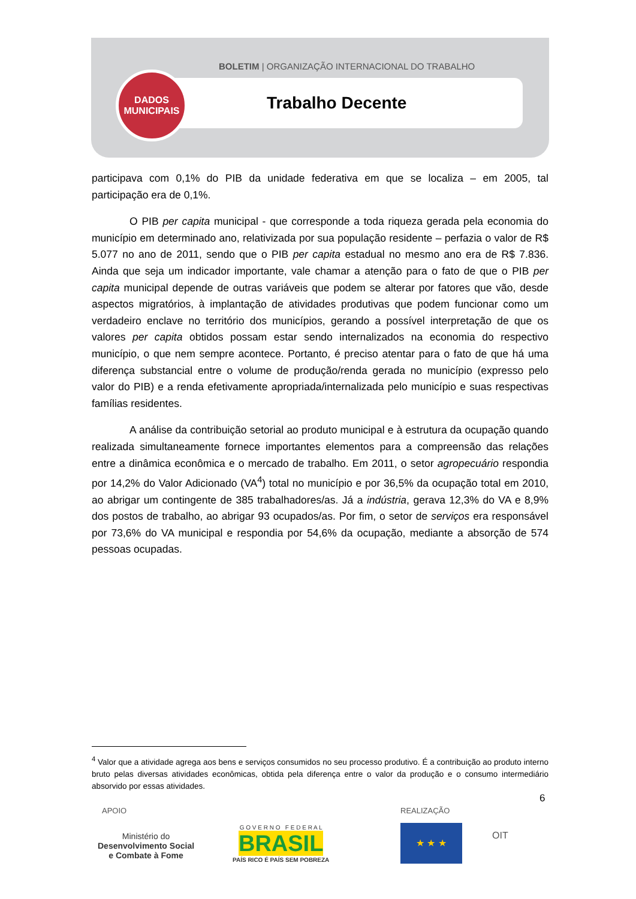BOLETIM | ORGANIZAÇÃO INTERNACIONAL DO TRABALHO
DADOS
MUNICIPAIS
Trabalho Decente
participava com 0,1% do PIB da unidade federativa em que se localiza – em 2005, tal participação era de 0,1%.
O PIB per capita municipal - que corresponde a toda riqueza gerada pela economia do município em determinado ano, relativizada por sua população residente – perfazia o valor de R$ 5.077 no ano de 2011, sendo que o PIB per capita estadual no mesmo ano era de R$ 7.836. Ainda que seja um indicador importante, vale chamar a atenção para o fato de que o PIB per capita municipal depende de outras variáveis que podem se alterar por fatores que vão, desde aspectos migratórios, à implantação de atividades produtivas que podem funcionar como um verdadeiro enclave no território dos municípios, gerando a possível interpretação de que os valores per capita obtidos possam estar sendo internalizados na economia do respectivo município, o que nem sempre acontece. Portanto, é preciso atentar para o fato de que há uma diferença substancial entre o volume de produção/renda gerada no município (expresso pelo valor do PIB) e a renda efetivamente apropriada/internalizada pelo município e suas respectivas famílias residentes.
A análise da contribuição setorial ao produto municipal e à estrutura da ocupação quando realizada simultaneamente fornece importantes elementos para a compreensão das relações entre a dinâmica econômica e o mercado de trabalho. Em 2011, o setor agropecuário respondia por 14,2% do Valor Adicionado (VA<sup>4</sup>) total no município e por 36,5% da ocupação total em 2010, ao abrigar um contingente de 385 trabalhadores/as. Já a indústria, gerava 12,3% do VA e 8,9% dos postos de trabalho, ao abrigar 93 ocupados/as. Por fim, o setor de serviços era responsável por 73,6% do VA municipal e respondia por 54,6% da ocupação, mediante a absorção de 574 pessoas ocupadas.
<sup>4</sup> Valor que a atividade agrega aos bens e serviços consumidos no seu processo produtivo. É a contribuição ao produto interno bruto pelas diversas atividades econômicas, obtida pela diferença entre o valor da produção e o consumo intermediário absorvido por essas atividades.
6
APOIO REALIZAÇÃO
Ministério do
Desenvolvimento Social
e Combate à Fome
G O V E R N O F E D E R A L
BRASIL
PAÍS RICO É PAÍS SEM POBREZA
OIT
★ ★ ★